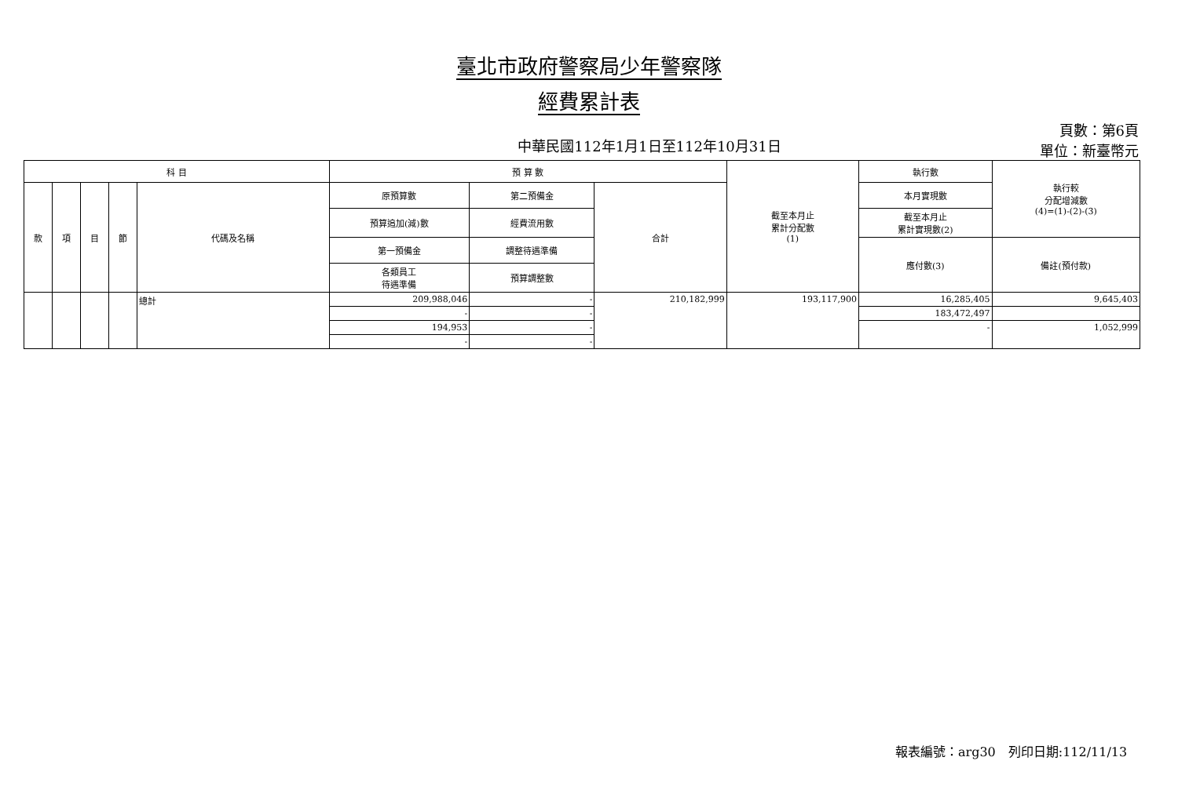臺北市政府警察局少年警察隊
經費累計表
中華民國112年1月1日至112年10月31日
頁數：第6頁
單位：新臺幣元
| 科 目 | | | | | 預 算 數 | | | 截至本月止 累計分配數 (1) | 執行數 | 執行較 分配增減數 (4)=(1)-(2)-(3) |
| --- | --- | --- | --- | --- | --- | --- | --- | --- | --- | --- |
| 款 | 項 | 目 | 節 | 代碼及名稱 | 原預算數 | 第二預備金 | 合計 | | 本月實現數 | |
| | | | | | 預算追加(減)數 | 經費流用數 | | | 截至本月止 累計實現數(2) | |
| | | | | | 第一預備金 | 調整待遇準備 | | | 應付數(3) | 備註(預付款) |
| | | | | | 各類員工 待遇準備 | 預算調整數 | | | | |
| | | | | 總計 | 209,988,046 | - | 210,182,999 | 193,117,900 | 16,285,405 | 9,645,403 |
| | | | | | - | - | | | 183,472,497 | |
| | | | | | 194,953 | - | | | - | 1,052,999 |
| | | | | | - | - | | | | |
報表編號：arg30　列印日期:112/11/13